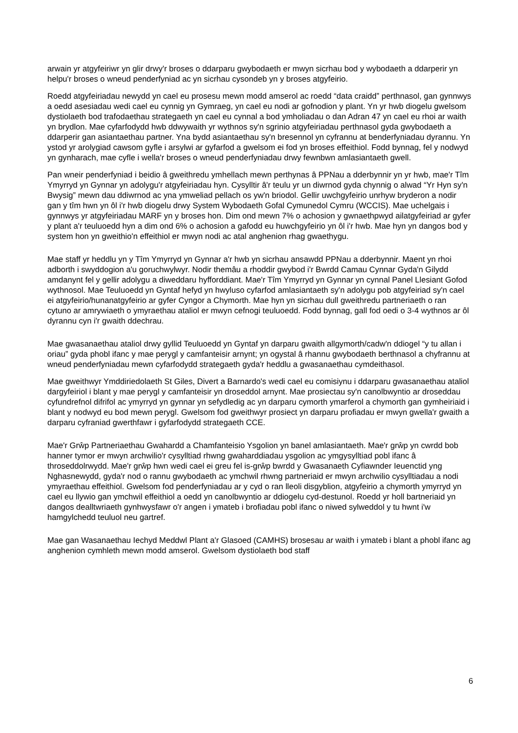arwain yr atgyfeiriwr yn glir drwy'r broses o ddarparu gwybodaeth er mwyn sicrhau bod y wybodaeth a ddarperir yn helpu'r broses o wneud penderfyniad ac yn sicrhau cysondeb yn y broses atgyfeirio.
Roedd atgyfeiriadau newydd yn cael eu prosesu mewn modd amserol ac roedd “data craidd” perthnasol, gan gynnwys a oedd asesiadau wedi cael eu cynnig yn Gymraeg, yn cael eu nodi ar gofnodion y plant. Yn yr hwb diogelu gwelsom dystiolaeth bod trafodaethau strategaeth yn cael eu cynnal a bod ymholiadau o dan Adran 47 yn cael eu rhoi ar waith yn brydlon. Mae cyfarfodydd hwb ddwywaith yr wythnos sy'n sgrinio atgyfeiriadau perthnasol gyda gwybodaeth a ddarperir gan asiantaethau partner. Yna bydd asiantaethau sy'n bresennol yn cyfrannu at benderfyniadau dyrannu. Yn ystod yr arolygiad cawsom gyfle i arsylwi ar gyfarfod a gwelsom ei fod yn broses effeithiol. Fodd bynnag, fel y nodwyd yn gynharach, mae cyfle i wella'r broses o wneud penderfyniadau drwy fewnbwn amlasiantaeth gwell.
Pan wneir penderfyniad i beidio â gweithredu ymhellach mewn perthynas â PPNau a dderbynnir yn yr hwb, mae'r Tîm Ymyrryd yn Gynnar yn adolygu'r atgyfeiriadau hyn. Cysylltir â'r teulu yr un diwrnod gyda chynnig o alwad “Yr Hyn sy'n Bwysig” mewn dau ddiwrnod ac yna ymweliad pellach os yw'n briodol. Gellir uwchgyfeirio unrhyw bryderon a nodir gan y tîm hwn yn ôl i'r hwb diogelu drwy System Wybodaeth Gofal Cymunedol Cymru (WCCIS). Mae uchelgais i gynnwys yr atgyfeiriadau MARF yn y broses hon. Dim ond mewn 7% o achosion y gwnaethpwyd ailatgyfeiriad ar gyfer y plant a'r teuluoedd hyn a dim ond 6% o achosion a gafodd eu huwchgyfeirio yn ôl i'r hwb. Mae hyn yn dangos bod y system hon yn gweithio'n effeithiol er mwyn nodi ac atal anghenion rhag gwaethygu.
Mae staff yr heddlu yn y Tîm Ymyrryd yn Gynnar a'r hwb yn sicrhau ansawdd PPNau a dderbynnir. Maent yn rhoi adborth i swyddogion a'u goruchwylwyr. Nodir themâu a rhoddir gwybod i'r Bwrdd Camau Cynnar Gyda'n Gilydd amdanynt fel y gellir adolygu a diweddaru hyfforddiant. Mae'r Tîm Ymyrryd yn Gynnar yn cynnal Panel Llesiant Gofod wythnosol. Mae Teuluoedd yn Gyntaf hefyd yn hwyluso cyfarfod amlasiantaeth sy'n adolygu pob atgyfeiriad sy'n cael ei atgyfeirio/hunanatgyfeirio ar gyfer Cyngor a Chymorth. Mae hyn yn sicrhau dull gweithredu partneriaeth o ran cytuno ar amrywiaeth o ymyraethau ataliol er mwyn cefnogi teuluoedd. Fodd bynnag, gall fod oedi o 3-4 wythnos ar ôl dyrannu cyn i'r gwaith ddechrau.
Mae gwasanaethau ataliol drwy gyllid Teuluoedd yn Gyntaf yn darparu gwaith allgymorth/cadw'n ddiogel “y tu allan i oriau” gyda phobl ifanc y mae perygl y camfanteisir arnynt; yn ogystal â rhannu gwybodaeth berthnasol a chyfrannu at wneud penderfyniadau mewn cyfarfodydd strategaeth gyda'r heddlu a gwasanaethau cymdeithasol.
Mae gweithwyr Ymddiriedolaeth St Giles, Divert a Barnardo's wedi cael eu comisiynu i ddarparu gwasanaethau ataliol dargyfeiriol i blant y mae perygl y camfanteisir yn droseddol arnynt. Mae prosiectau sy'n canolbwyntio ar droseddau cyfundrefnol difrifol ac ymyrryd yn gynnar yn sefydledig ac yn darparu cymorth ymarferol a chymorth gan gymheiriaid i blant y nodwyd eu bod mewn perygl. Gwelsom fod gweithwyr prosiect yn darparu profiadau er mwyn gwella'r gwaith a darparu cyfraniad gwerthfawr i gyfarfodydd strategaeth CCE.
Mae'r Grŵp Partneriaethau Gwahardd a Chamfanteisio Ysgolion yn banel amlasiantaeth. Mae'r grŵp yn cwrdd bob hanner tymor er mwyn archwilio'r cysylltiad rhwng gwaharddiadau ysgolion ac ymgysylltiad pobl ifanc â throseddolrwydd. Mae'r grŵp hwn wedi cael ei greu fel is-grŵp bwrdd y Gwasanaeth Cyfiawnder Ieuenctid yng Nghasnewydd, gyda'r nod o rannu gwybodaeth ac ymchwil rhwng partneriaid er mwyn archwilio cysylltiadau a nodi ymyraethau effeithiol. Gwelsom fod penderfyniadau ar y cyd o ran lleoli disgyblion, atgyfeirio a chymorth ymyrryd yn cael eu llywio gan ymchwil effeithiol a oedd yn canolbwyntio ar ddiogelu cyd-destunol. Roedd yr holl bartneriaid yn dangos dealltwriaeth gynhwysfawr o'r angen i ymateb i brofiadau pobl ifanc o niwed sylweddol y tu hwnt i'w hamgylchedd teuluol neu gartref.
Mae gan Wasanaethau Iechyd Meddwl Plant a'r Glasoed (CAMHS) brosesau ar waith i ymateb i blant a phobl ifanc ag anghenion cymhleth mewn modd amserol. Gwelsom dystiolaeth bod staff
6